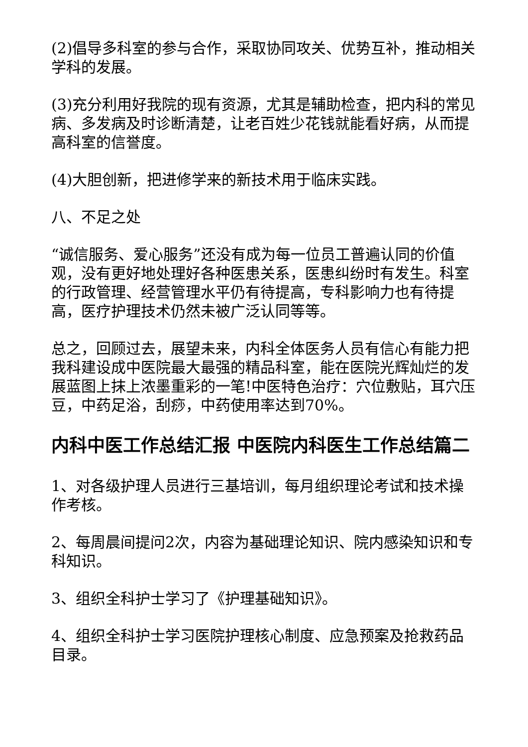(2)倡导多科室的参与合作，采取协同攻关、优势互补，推动相关学科的发展。
(3)充分利用好我院的现有资源，尤其是辅助检查，把内科的常见病、多发病及时诊断清楚，让老百姓少花钱就能看好病，从而提高科室的信誉度。
(4)大胆创新，把进修学来的新技术用于临床实践。
八、不足之处
“诚信服务、爱心服务”还没有成为每一位员工普遍认同的价值观，没有更好地处理好各种医患关系，医患纠纷时有发生。科室的行政管理、经营管理水平仍有待提高，专科影响力也有待提高，医疗护理技术仍然未被广泛认同等等。
总之，回顾过去，展望未来，内科全体医务人员有信心有能力把我科建设成中医院最大最强的精品科室，能在医院光辉灿烂的发展蓝图上抹上浓墨重彩的一笔!中医特色治疗：穴位敷贴，耳穴压豆，中药足浴，刮痧，中药使用率达到70%。
内科中医工作总结汇报 中医院内科医生工作总结篇二
1、对各级护理人员进行三基培训，每月组织理论考试和技术操作考核。
2、每周晨间提问2次，内容为基础理论知识、院内感染知识和专科知识。
3、组织全科护士学习了《护理基础知识》。
4、组织全科护士学习医院护理核心制度、应急预案及抢救药品目录。